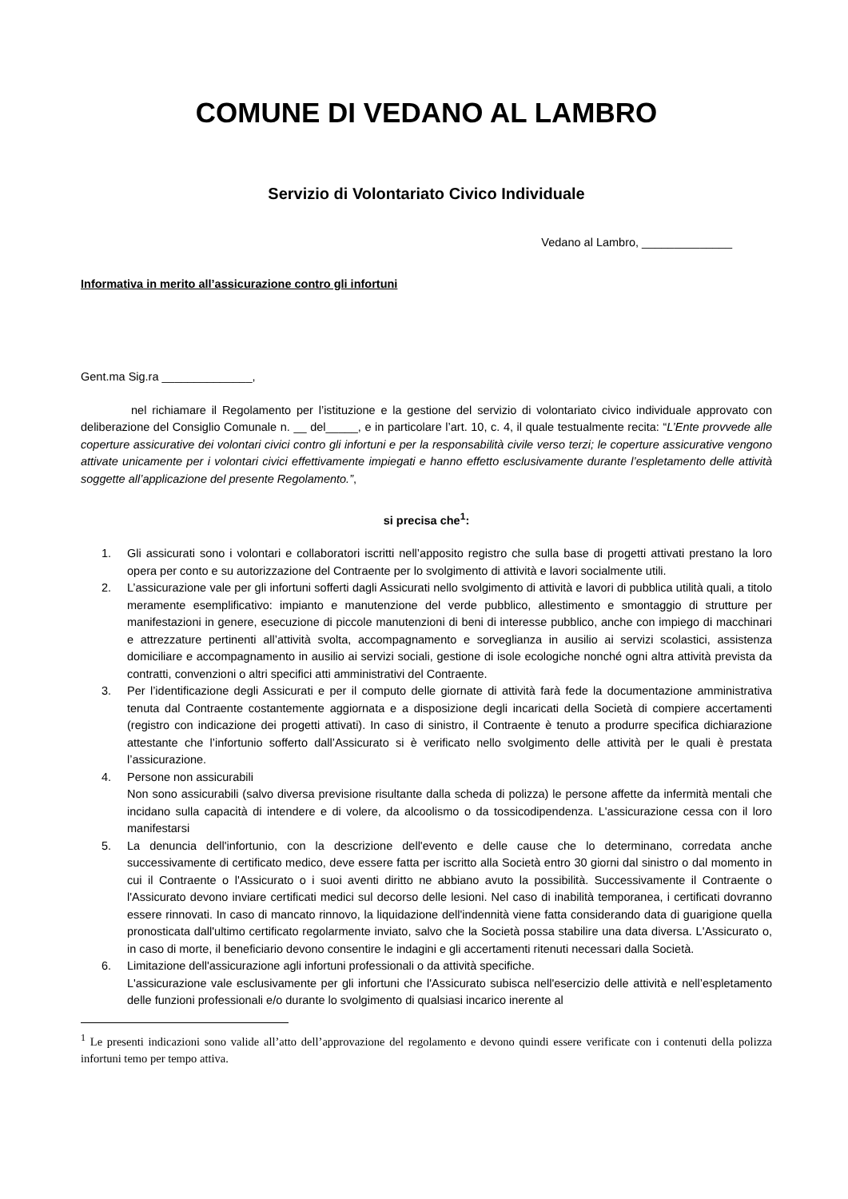COMUNE DI VEDANO AL LAMBRO
Servizio di Volontariato Civico Individuale
Vedano al Lambro, ______________
Informativa in merito all’assicurazione contro gli infortuni
Gent.ma Sig.ra ______________,
nel richiamare il Regolamento per l’istituzione e la gestione del servizio di volontariato civico individuale approvato con deliberazione del Consiglio Comunale n. __ del_____, e in particolare l’art. 10, c. 4, il quale testualmente recita: “L’Ente provvede alle coperture assicurative dei volontari civici contro gli infortuni e per la responsabilità civile verso terzi; le coperture assicurative vengono attivate unicamente per i volontari civici effettivamente impiegati e hanno effetto esclusivamente durante l’espletamento delle attività soggette all’applicazione del presente Regolamento.”,
si precisa che<sup>1</sup>:
1. Gli assicurati sono i volontari e collaboratori iscritti nell’apposito registro che sulla base di progetti attivati prestano la loro opera per conto e su autorizzazione del Contraente per lo svolgimento di attività e lavori socialmente utili.
2. L’assicurazione vale per gli infortuni sofferti dagli Assicurati nello svolgimento di attività e lavori di pubblica utilità quali, a titolo meramente esemplificativo: impianto e manutenzione del verde pubblico, allestimento e smontaggio di strutture per manifestazioni in genere, esecuzione di piccole manutenzioni di beni di interesse pubblico, anche con impiego di macchinari e attrezzature pertinenti all’attività svolta, accompagnamento e sorveglianza in ausilio ai servizi scolastici, assistenza domiciliare e accompagnamento in ausilio ai servizi sociali, gestione di isole ecologiche nonché ogni altra attività prevista da contratti, convenzioni o altri specifici atti amministrativi del Contraente.
3. Per l’identificazione degli Assicurati e per il computo delle giornate di attività farà fede la documentazione amministrativa tenuta dal Contraente costantemente aggiornata e a disposizione degli incaricati della Società di compiere accertamenti (registro con indicazione dei progetti attivati). In caso di sinistro, il Contraente è tenuto a produrre specifica dichiarazione attestante che l’infortunio sofferto dall’Assicurato si è verificato nello svolgimento delle attività per le quali è prestata l’assicurazione.
4. Persone non assicurabili
Non sono assicurabili (salvo diversa previsione risultante dalla scheda di polizza) le persone affette da infermità mentali che incidano sulla capacità di intendere e di volere, da alcoolismo o da tossicodipendenza. L'assicurazione cessa con il loro manifestarsi
5. La denuncia dell'infortunio, con la descrizione dell'evento e delle cause che lo determinano, corredata anche successivamente di certificato medico, deve essere fatta per iscritto alla Società entro 30 giorni dal sinistro o dal momento in cui il Contraente o l'Assicurato o i suoi aventi diritto ne abbiano avuto la possibilità. Successivamente il Contraente o l'Assicurato devono inviare certificati medici sul decorso delle lesioni. Nel caso di inabilità temporanea, i certificati dovranno essere rinnovati. In caso di mancato rinnovo, la liquidazione dell'indennità viene fatta considerando data di guarigione quella pronosticata dall'ultimo certificato regolarmente inviato, salvo che la Società possa stabilire una data diversa. L'Assicurato o, in caso di morte, il beneficiario devono consentire le indagini e gli accertamenti ritenuti necessari dalla Società.
6. Limitazione dell'assicurazione agli infortuni professionali o da attività specifiche.
L'assicurazione vale esclusivamente per gli infortuni che l'Assicurato subisca nell'esercizio delle attività e nell’espletamento delle funzioni professionali e/o durante lo svolgimento di qualsiasi incarico inerente al
<sup>1</sup> Le presenti indicazioni sono valide all’atto dell’approvazione del regolamento e devono quindi essere verificate con i contenuti della polizza infortuni temo per tempo attiva.